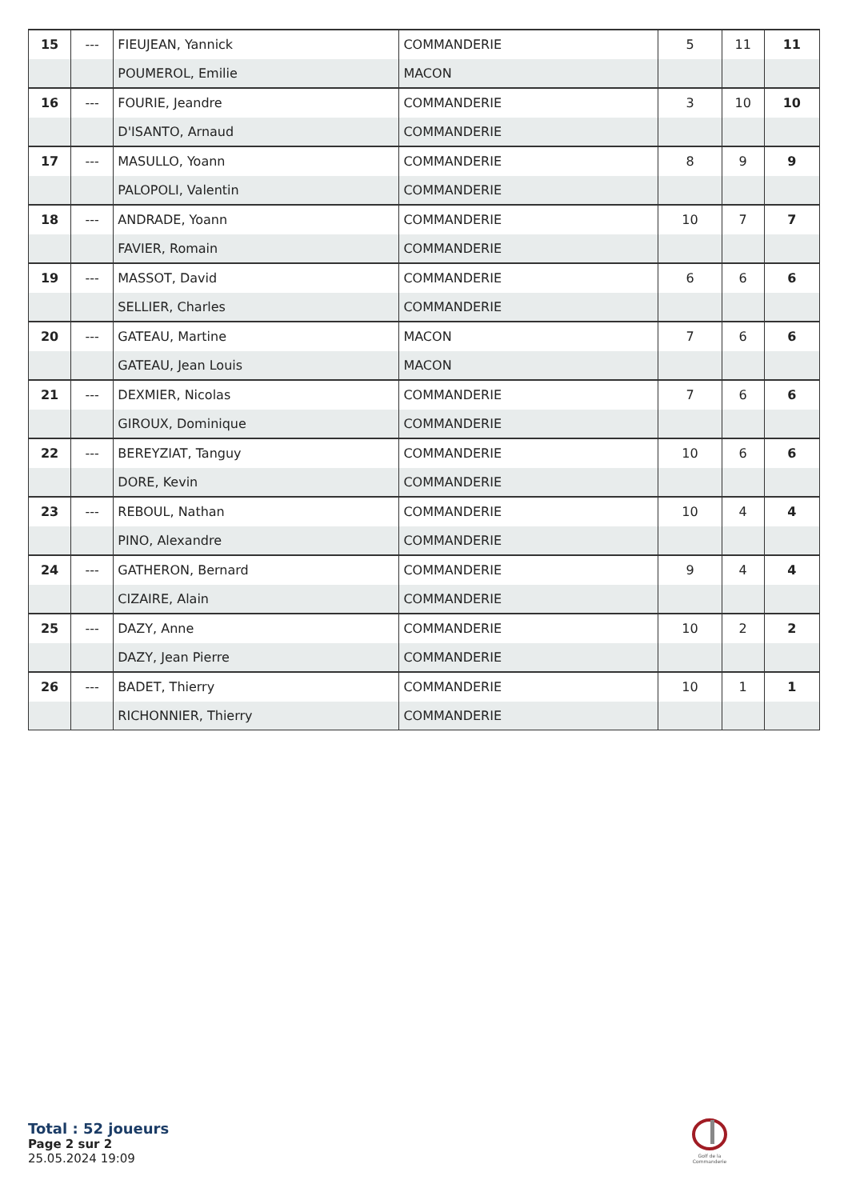| 15 | --- | FIEUJEAN, Yannick | COMMANDERIE | 5 | 11 | 11 |
| | | POUMEROL, Emilie | MACON | | | |
| 16 | --- | FOURIE, Jeandre | COMMANDERIE | 3 | 10 | 10 |
| | | D'ISANTO, Arnaud | COMMANDERIE | | | |
| 17 | --- | MASULLO, Yoann | COMMANDERIE | 8 | 9 | 9 |
| | | PALOPOLI, Valentin | COMMANDERIE | | | |
| 18 | --- | ANDRADE, Yoann | COMMANDERIE | 10 | 7 | 7 |
| | | FAVIER, Romain | COMMANDERIE | | | |
| 19 | --- | MASSOT, David | COMMANDERIE | 6 | 6 | 6 |
| | | SELLIER, Charles | COMMANDERIE | | | |
| 20 | --- | GATEAU, Martine | MACON | 7 | 6 | 6 |
| | | GATEAU, Jean Louis | MACON | | | |
| 21 | --- | DEXMIER, Nicolas | COMMANDERIE | 7 | 6 | 6 |
| | | GIROUX, Dominique | COMMANDERIE | | | |
| 22 | --- | BEREYZIAT, Tanguy | COMMANDERIE | 10 | 6 | 6 |
| | | DORE, Kevin | COMMANDERIE | | | |
| 23 | --- | REBOUL, Nathan | COMMANDERIE | 10 | 4 | 4 |
| | | PINO, Alexandre | COMMANDERIE | | | |
| 24 | --- | GATHERON, Bernard | COMMANDERIE | 9 | 4 | 4 |
| | | CIZAIRE, Alain | COMMANDERIE | | | |
| 25 | --- | DAZY, Anne | COMMANDERIE | 10 | 2 | 2 |
| | | DAZY, Jean Pierre | COMMANDERIE | | | |
| 26 | --- | BADET, Thierry | COMMANDERIE | 10 | 1 | 1 |
| | | RICHONNIER, Thierry | COMMANDERIE | | | |
Total : 52 joueurs
Page 2 sur 2
25.05.2024 19:09
Golf de la Commanderie